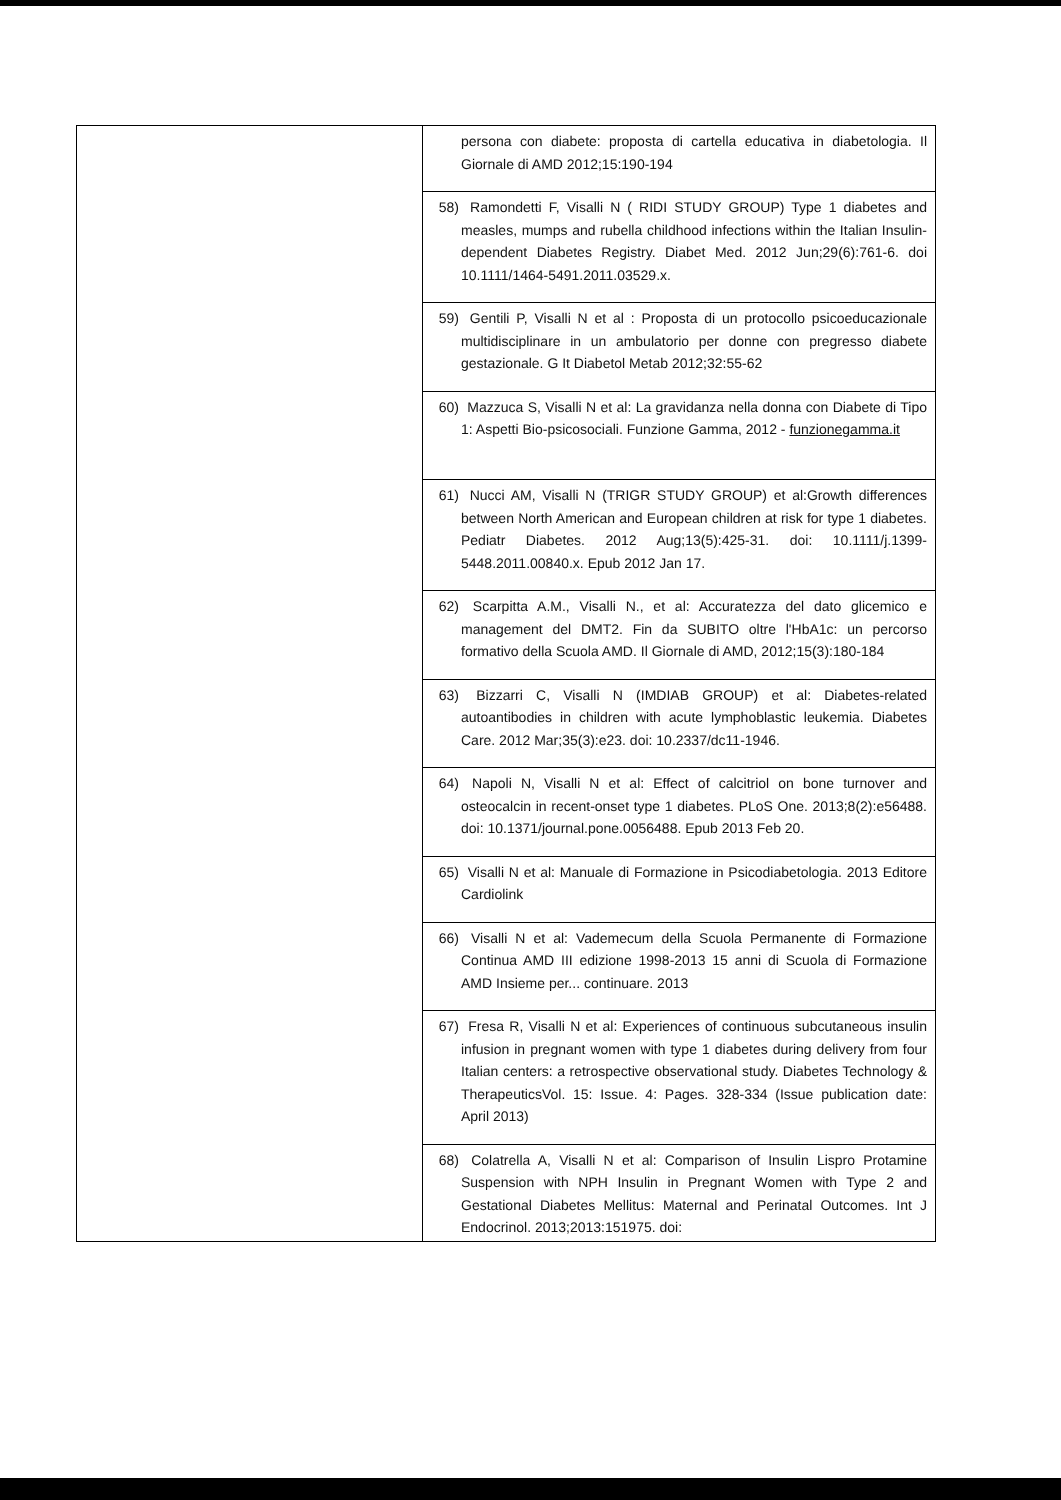| | persona con diabete: proposta di cartella educativa in diabetologia. Il Giornale di AMD 2012;15:190-194 |
| | 58) Ramondetti F, Visalli N ( RIDI STUDY GROUP) Type 1 diabetes and measles, mumps and rubella childhood infections within the Italian Insulin-dependent Diabetes Registry. Diabet Med. 2012 Jun;29(6):761-6. doi 10.1111/1464-5491.2011.03529.x. |
| | 59) Gentili P, Visalli N et al : Proposta di un protocollo psicoeducazionale multidisciplinare in un ambulatorio per donne con pregresso diabete gestazionale. G It Diabetol Metab 2012;32:55-62 |
| | 60) Mazzuca S, Visalli N et al: La gravidanza nella donna con Diabete di Tipo 1: Aspetti Bio-psicosociali. Funzione Gamma, 2012 - funzionegamma.it |
| | 61) Nucci AM, Visalli N (TRIGR STUDY GROUP) et al:Growth differences between North American and European children at risk for type 1 diabetes. Pediatr Diabetes. 2012 Aug;13(5):425-31. doi: 10.1111/j.1399-5448.2011.00840.x. Epub 2012 Jan 17. |
| | 62) Scarpitta A.M., Visalli N., et al: Accuratezza del dato glicemico e management del DMT2. Fin da SUBITO oltre l'HbA1c: un percorso formativo della Scuola AMD. Il Giornale di AMD, 2012;15(3):180-184 |
| | 63) Bizzarri C, Visalli N (IMDIAB GROUP) et al: Diabetes-related autoantibodies in children with acute lymphoblastic leukemia. Diabetes Care. 2012 Mar;35(3):e23. doi: 10.2337/dc11-1946. |
| | 64) Napoli N, Visalli N et al: Effect of calcitriol on bone turnover and osteocalcin in recent-onset type 1 diabetes. PLoS One. 2013;8(2):e56488. doi: 10.1371/journal.pone.0056488. Epub 2013 Feb 20. |
| | 65) Visalli N et al: Manuale di Formazione in Psicodiabetologia. 2013 Editore Cardiolink |
| | 66) Visalli N et al: Vademecum della Scuola Permanente di Formazione Continua AMD III edizione 1998-2013 15 anni di Scuola di Formazione AMD Insieme per... continuare. 2013 |
| | 67) Fresa R, Visalli N et al: Experiences of continuous subcutaneous insulin infusion in pregnant women with type 1 diabetes during delivery from four Italian centers: a retrospective observational study. Diabetes Technology & TherapeuticsVol. 15: Issue. 4: Pages. 328-334 (Issue publication date: April 2013) |
| | 68) Colatrella A, Visalli N et al: Comparison of Insulin Lispro Protamine Suspension with NPH Insulin in Pregnant Women with Type 2 and Gestational Diabetes Mellitus: Maternal and Perinatal Outcomes. Int J Endocrinol. 2013;2013:151975. doi: |